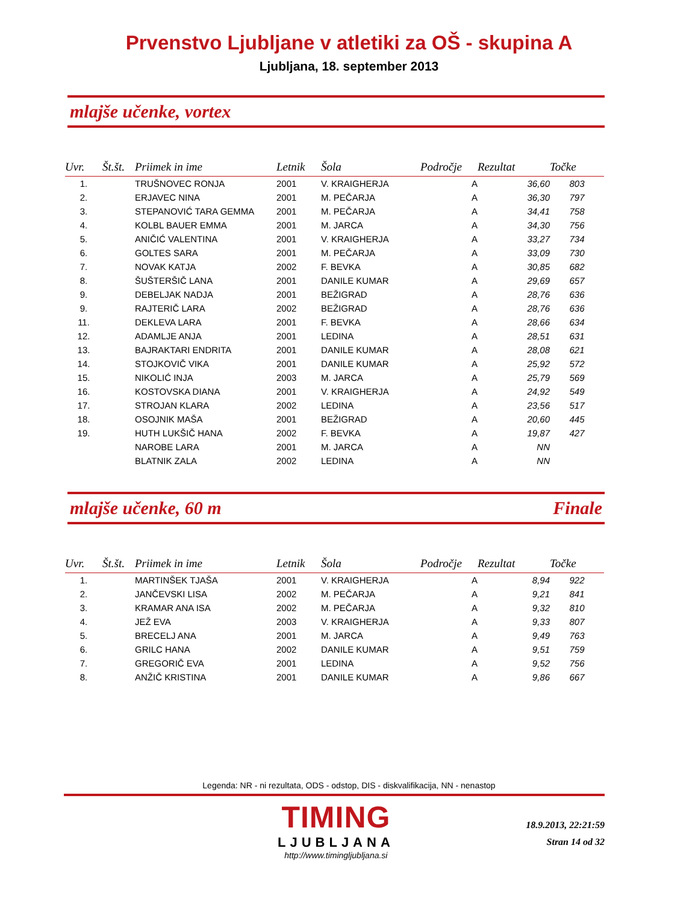Prvenstvo Ljubljane v atletiki za OŠ - skupina A
Ljubljana, 18. september 2013
mlajše učenke, vortex
| Uvr. | Št.št. | Priimek in ime | Letnik | Šola | Področje | Rezultat | Točke |
| --- | --- | --- | --- | --- | --- | --- | --- |
| 1. | | TRUŠNOVEC RONJA | 2001 | V. KRAIGHERJA | A | 36,60 | 803 |
| 2. | | ERJAVEC NINA | 2001 | M. PEČARJA | A | 36,30 | 797 |
| 3. | | STEPANOVIĆ TARA GEMMA | 2001 | M. PEČARJA | A | 34,41 | 758 |
| 4. | | KOLBL BAUER EMMA | 2001 | M. JARCA | A | 34,30 | 756 |
| 5. | | ANIČIĆ VALENTINA | 2001 | V. KRAIGHERJA | A | 33,27 | 734 |
| 6. | | GOLTES SARA | 2001 | M. PEČARJA | A | 33,09 | 730 |
| 7. | | NOVAK KATJA | 2002 | F. BEVKA | A | 30,85 | 682 |
| 8. | | ŠUŠTERŠIČ LANA | 2001 | DANILE KUMAR | A | 29,69 | 657 |
| 9. | | DEBELJAK NADJA | 2001 | BEŽIGRAD | A | 28,76 | 636 |
| 9. | | RAJTERIČ LARA | 2002 | BEŽIGRAD | A | 28,76 | 636 |
| 11. | | DEKLEVA LARA | 2001 | F. BEVKA | A | 28,66 | 634 |
| 12. | | ADAMLJE ANJA | 2001 | LEDINA | A | 28,51 | 631 |
| 13. | | BAJRAKTARI ENDRITA | 2001 | DANILE KUMAR | A | 28,08 | 621 |
| 14. | | STOJKOVIČ VIKA | 2001 | DANILE KUMAR | A | 25,92 | 572 |
| 15. | | NIKOLIĆ INJA | 2003 | M. JARCA | A | 25,79 | 569 |
| 16. | | KOSTOVSKA DIANA | 2001 | V. KRAIGHERJA | A | 24,92 | 549 |
| 17. | | STROJAN KLARA | 2002 | LEDINA | A | 23,56 | 517 |
| 18. | | OSOJNIK MAŠA | 2001 | BEŽIGRAD | A | 20,60 | 445 |
| 19. | | HUTH LUKŠIČ HANA | 2002 | F. BEVKA | A | 19,87 | 427 |
| | | NAROBE LARA | 2001 | M. JARCA | A | NN | |
| | | BLATNIK ZALA | 2002 | LEDINA | A | NN | |
mlajše učenke, 60 m Finale
| Uvr. | Št.št. | Priimek in ime | Letnik | Šola | Področje | Rezultat | Točke |
| --- | --- | --- | --- | --- | --- | --- | --- |
| 1. | | MARTINŠEK TJAŠA | 2001 | V. KRAIGHERJA | A | 8,94 | 922 |
| 2. | | JANČEVSKI LISA | 2002 | M. PEČARJA | A | 9,21 | 841 |
| 3. | | KRAMAR ANA ISA | 2002 | M. PEČARJA | A | 9,32 | 810 |
| 4. | | JEŽ EVA | 2003 | V. KRAIGHERJA | A | 9,33 | 807 |
| 5. | | BRECELJ ANA | 2001 | M. JARCA | A | 9,49 | 763 |
| 6. | | GRILC HANA | 2002 | DANILE KUMAR | A | 9,51 | 759 |
| 7. | | GREGORIČ EVA | 2001 | LEDINA | A | 9,52 | 756 |
| 8. | | ANŽIČ KRISTINA | 2001 | DANILE KUMAR | A | 9,86 | 667 |
Legenda: NR - ni rezultata, ODS - odstop, DIS - diskvalifikacija, NN - nenastop
TIMING
LJUBLJANA
http://www.timingljubljana.si
18.9.2013, 22:21:59
Stran 14 od 32